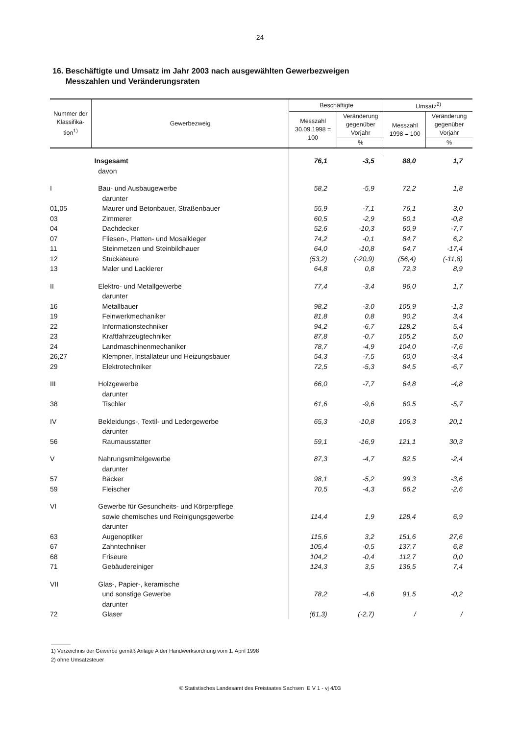24
16. Beschäftigte und Umsatz im Jahr 2003 nach ausgewählten Gewerbezweigen
Messzahlen und Veränderungsraten
| Nummer der Klassifika-tion<sup>1)</sup> | Gewerbezweig | Beschäftigte | | Umsatz<sup>2)</sup> | |
| --- | --- | --- | --- | --- | --- |
| | | Messzahl 30.09.1998 = 100 | Veränderung gegenüber Vorjahr | Messzahl 1998 = 100 | Veränderung gegenüber Vorjahr |
| | | | % | | % |
| | Insgesamt | 76,1 | -3,5 | 88,0 | 1,7 |
| | davon | | | | |
| I | Bau- und Ausbaugewerbe | 58,2 | -5,9 | 72,2 | 1,8 |
| | darunter | | | | |
| 01,05 | Maurer und Betonbauer, Straßenbauer | 55,9 | -7,1 | 76,1 | 3,0 |
| 03 | Zimmerer | 60,5 | -2,9 | 60,1 | -0,8 |
| 04 | Dachdecker | 52,6 | -10,3 | 60,9 | -7,7 |
| 07 | Fliesen-, Platten- und Mosaikleger | 74,2 | -0,1 | 84,7 | 6,2 |
| 11 | Steinmetzen und Steinbildhauer | 64,0 | -10,8 | 64,7 | -17,4 |
| 12 | Stuckateure | (53,2) | (-20,9) | (56,4) | (-11,8) |
| 13 | Maler und Lackierer | 64,8 | 0,8 | 72,3 | 8,9 |
| II | Elektro- und Metallgewerbe | 77,4 | -3,4 | 96,0 | 1,7 |
| | darunter | | | | |
| 16 | Metallbauer | 98,2 | -3,0 | 105,9 | -1,3 |
| 19 | Feinwerkmechaniker | 81,8 | 0,8 | 90,2 | 3,4 |
| 22 | Informationstechniker | 94,2 | -6,7 | 128,2 | 5,4 |
| 23 | Kraftfahrzeugtechniker | 87,8 | -0,7 | 105,2 | 5,0 |
| 24 | Landmaschinenmechaniker | 78,7 | -4,9 | 104,0 | -7,6 |
| 26,27 | Klempner, Installateur und Heizungsbauer | 54,3 | -7,5 | 60,0 | -3,4 |
| 29 | Elektrotechniker | 72,5 | -5,3 | 84,5 | -6,7 |
| III | Holzgewerbe | 66,0 | -7,7 | 64,8 | -4,8 |
| | darunter | | | | |
| 38 | Tischler | 61,6 | -9,6 | 60,5 | -5,7 |
| IV | Bekleidungs-, Textil- und Ledergewerbe | 65,3 | -10,8 | 106,3 | 20,1 |
| | darunter | | | | |
| 56 | Raumausstatter | 59,1 | -16,9 | 121,1 | 30,3 |
| V | Nahrungsmittelgewerbe | 87,3 | -4,7 | 82,5 | -2,4 |
| | darunter | | | | |
| 57 | Bäcker | 98,1 | -5,2 | 99,3 | -3,6 |
| 59 | Fleischer | 70,5 | -4,3 | 66,2 | -2,6 |
| VI | Gewerbe für Gesundheits- und Körperpflege | | | | |
| | sowie chemisches und Reinigungsgewerbe | 114,4 | 1,9 | 128,4 | 6,9 |
| | darunter | | | | |
| 63 | Augenoptiker | 115,6 | 3,2 | 151,6 | 27,6 |
| 67 | Zahntechniker | 105,4 | -0,5 | 137,7 | 6,8 |
| 68 | Friseure | 104,2 | -0,4 | 112,7 | 0,0 |
| 71 | Gebäudereiniger | 124,3 | 3,5 | 136,5 | 7,4 |
| VII | Glas-, Papier-, keramische | | | | |
| | und sonstige Gewerbe | 78,2 | -4,6 | 91,5 | -0,2 |
| | darunter | | | | |
| 72 | Glaser | (61,3) | (-2,7) | / | / |
1) Verzeichnis der Gewerbe gemäß Anlage A der Handwerksordnung vom 1. April 1998
2) ohne Umsatzsteuer
© Statistisches Landesamt des Freistaates Sachsen E V 1 - vj 4/03